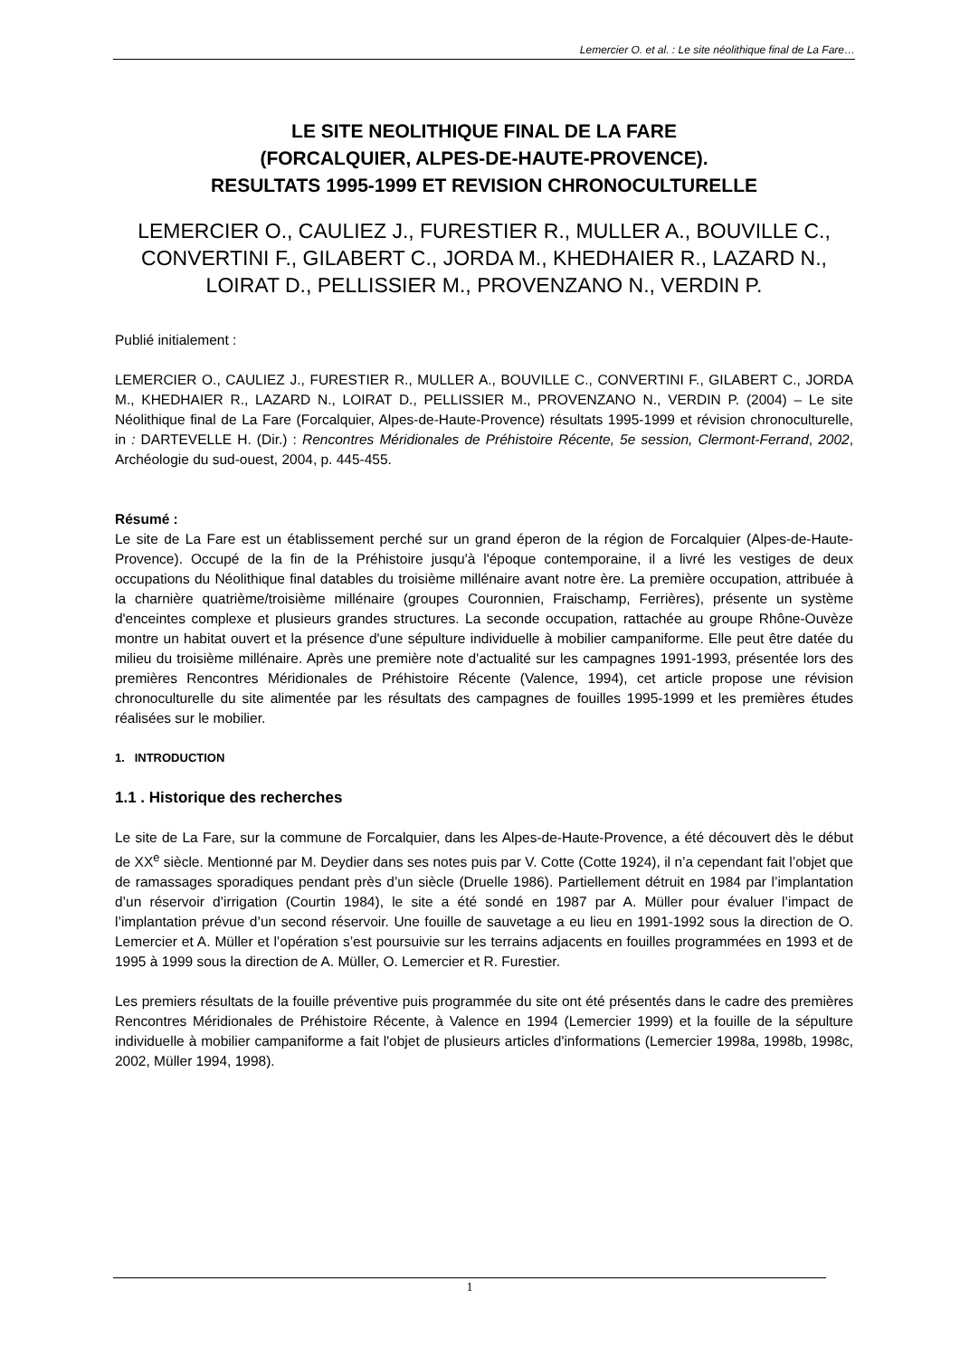Lemercier O. et al. : Le site néolithique final de La Fare…
LE SITE NEOLITHIQUE FINAL DE LA FARE
(FORCALQUIER, ALPES-DE-HAUTE-PROVENCE).
RESULTATS 1995-1999 ET REVISION CHRONOCULTURELLE
LEMERCIER O., CAULIEZ J., FURESTIER R., MULLER A., BOUVILLE C., CONVERTINI F., GILABERT C., JORDA M., KHEDHAIER R., LAZARD N., LOIRAT D., PELLISSIER M., PROVENZANO N., VERDIN P.
Publié initialement :
LEMERCIER O., CAULIEZ J., FURESTIER R., MULLER A., BOUVILLE C., CONVERTINI F., GILABERT C., JORDA M., KHEDHAIER R., LAZARD N., LOIRAT D., PELLISSIER M., PROVENZANO N., VERDIN P. (2004) – Le site Néolithique final de La Fare (Forcalquier, Alpes-de-Haute-Provence) résultats 1995-1999 et révision chronoculturelle, in : DARTEVELLE H. (Dir.) : Rencontres Méridionales de Préhistoire Récente, 5e session, Clermont-Ferrand, 2002, Archéologie du sud-ouest, 2004, p. 445-455.
Résumé :
Le site de La Fare est un établissement perché sur un grand éperon de la région de Forcalquier (Alpes-de-Haute-Provence). Occupé de la fin de la Préhistoire jusqu'à l'époque contemporaine, il a livré les vestiges de deux occupations du Néolithique final datables du troisième millénaire avant notre ère. La première occupation, attribuée à la charnière quatrième/troisième millénaire (groupes Couronnien, Fraischamp, Ferrières), présente un système d'enceintes complexe et plusieurs grandes structures. La seconde occupation, rattachée au groupe Rhône-Ouvèze montre un habitat ouvert et la présence d'une sépulture individuelle à mobilier campaniforme. Elle peut être datée du milieu du troisième millénaire. Après une première note d'actualité sur les campagnes 1991-1993, présentée lors des premières Rencontres Méridionales de Préhistoire Récente (Valence, 1994), cet article propose une révision chronoculturelle du site alimentée par les résultats des campagnes de fouilles 1995-1999 et les premières études réalisées sur le mobilier.
1. INTRODUCTION
1.1 . Historique des recherches
Le site de La Fare, sur la commune de Forcalquier, dans les Alpes-de-Haute-Provence, a été découvert dès le début de XX<sup>e</sup> siècle. Mentionné par M. Deydier dans ses notes puis par V. Cotte (Cotte 1924), il n’a cependant fait l’objet que de ramassages sporadiques pendant près d’un siècle (Druelle 1986). Partiellement détruit en 1984 par l’implantation d’un réservoir d’irrigation (Courtin 1984), le site a été sondé en 1987 par A. Müller pour évaluer l’impact de l’implantation prévue d’un second réservoir. Une fouille de sauvetage a eu lieu en 1991-1992 sous la direction de O. Lemercier et A. Müller et l’opération s’est poursuivie sur les terrains adjacents en fouilles programmées en 1993 et de 1995 à 1999 sous la direction de A. Müller, O. Lemercier et R. Furestier.
Les premiers résultats de la fouille préventive puis programmée du site ont été présentés dans le cadre des premières Rencontres Méridionales de Préhistoire Récente, à Valence en 1994 (Lemercier 1999) et la fouille de la sépulture individuelle à mobilier campaniforme a fait l'objet de plusieurs articles d'informations (Lemercier 1998a, 1998b, 1998c, 2002, Müller 1994, 1998).
1